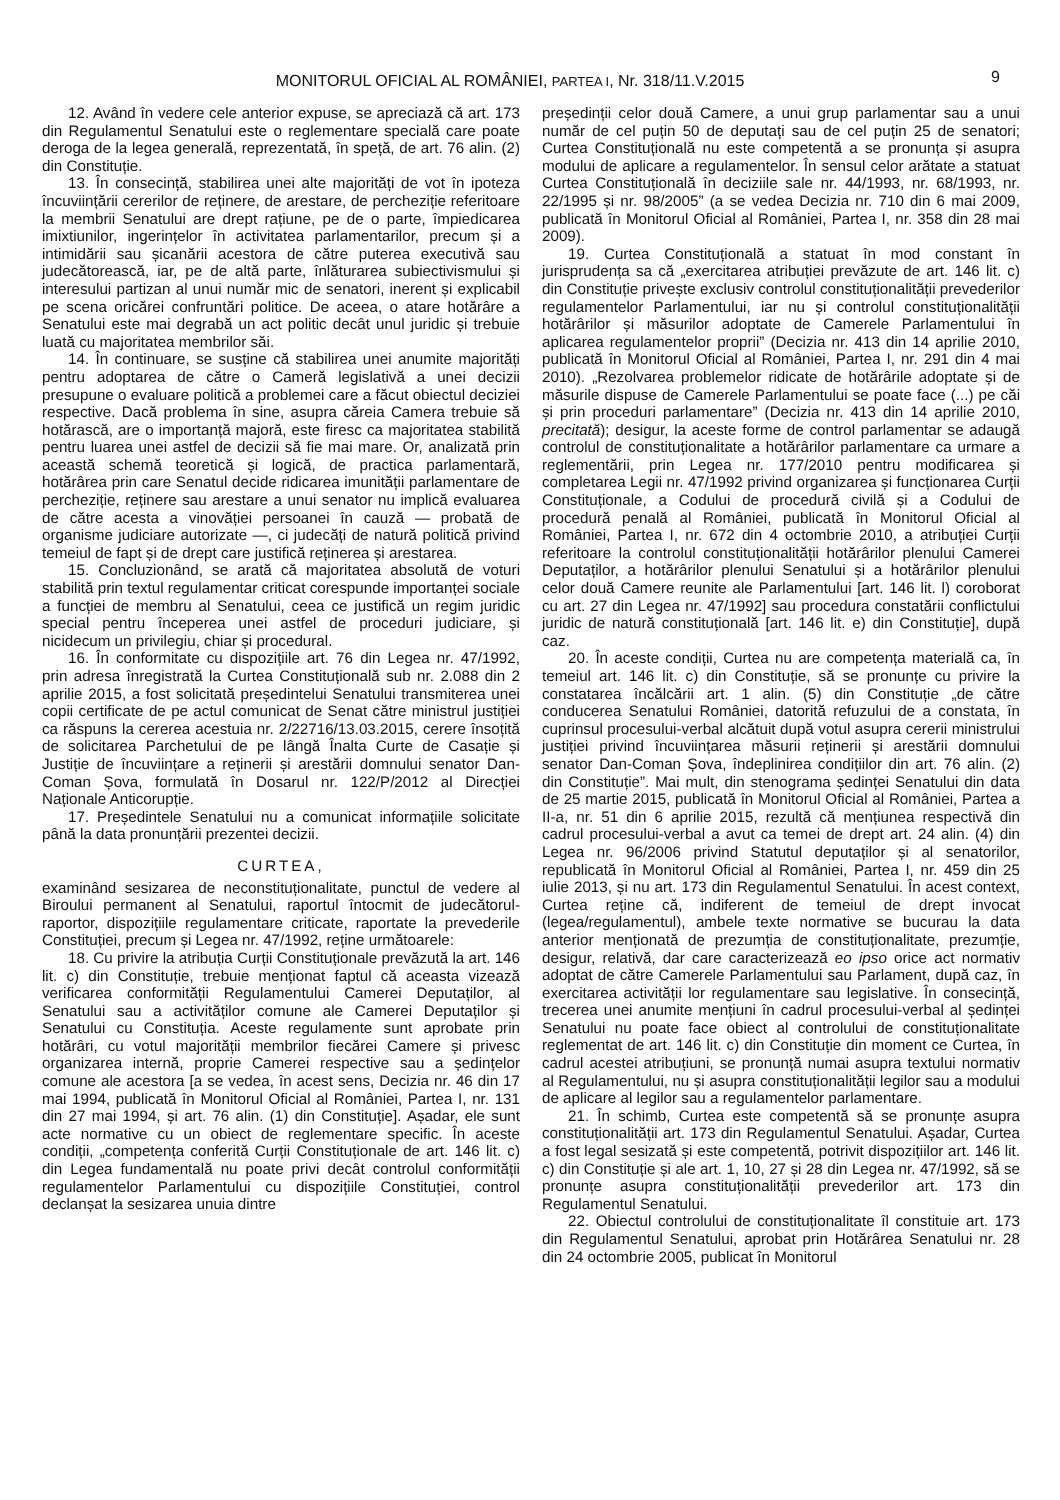MONITORUL OFICIAL AL ROMÂNIEI, PARTEA I, Nr. 318/11.V.2015 9
12. Având în vedere cele anterior expuse, se apreciază că art. 173 din Regulamentul Senatului este o reglementare specială care poate deroga de la legea generală, reprezentată, în speță, de art. 76 alin. (2) din Constituție.
13. În consecință, stabilirea unei alte majorități de vot în ipoteza încuviințării cererilor de reținere, de arestare, de percheziție referitoare la membrii Senatului are drept rațiune, pe de o parte, împiedicarea imixtiunilor, ingerințelor în activitatea parlamentarilor, precum și a intimidării sau șicanării acestora de către puterea executivă sau judecătorească, iar, pe de altă parte, înlăturarea subiectivismului și interesului partizan al unui număr mic de senatori, inerent și explicabil pe scena oricărei confruntări politice. De aceea, o atare hotărâre a Senatului este mai degrabă un act politic decât unul juridic și trebuie luată cu majoritatea membrilor săi.
14. În continuare, se susține că stabilirea unei anumite majorități pentru adoptarea de către o Cameră legislativă a unei decizii presupune o evaluare politică a problemei care a făcut obiectul deciziei respective. Dacă problema în sine, asupra căreia Camera trebuie să hotărască, are o importanță majoră, este firesc ca majoritatea stabilită pentru luarea unei astfel de decizii să fie mai mare. Or, analizată prin această schemă teoretică și logică, de practica parlamentară, hotărârea prin care Senatul decide ridicarea imunității parlamentare de percheziție, reținere sau arestare a unui senator nu implică evaluarea de către acesta a vinovăției persoanei în cauză — probată de organisme judiciare autorizate —, ci judecăți de natură politică privind temeiul de fapt și de drept care justifică reținerea și arestarea.
15. Concluzionând, se arată că majoritatea absolută de voturi stabilită prin textul regulamentar criticat corespunde importanței sociale a funcției de membru al Senatului, ceea ce justifică un regim juridic special pentru începerea unei astfel de proceduri judiciare, și nicidecum un privilegiu, chiar și procedural.
16. În conformitate cu dispozițiile art. 76 din Legea nr. 47/1992, prin adresa înregistrată la Curtea Constituțională sub nr. 2.088 din 2 aprilie 2015, a fost solicitată președintelui Senatului transmiterea unei copii certificate de pe actul comunicat de Senat către ministrul justiției ca răspuns la cererea acestuia nr. 2/22716/13.03.2015, cerere însoțită de solicitarea Parchetului de pe lângă Înalta Curte de Casație și Justiție de încuviințare a reținerii și arestării domnului senator Dan-Coman Șova, formulată în Dosarul nr. 122/P/2012 al Direcției Naționale Anticorupție.
17. Președintele Senatului nu a comunicat informațiile solicitate până la data pronunțării prezentei decizii.
CURTEA,
examinând sesizarea de neconstituționalitate, punctul de vedere al Biroului permanent al Senatului, raportul întocmit de judecătorul-raportor, dispozițiile regulamentare criticate, raportate la prevederile Constituției, precum și Legea nr. 47/1992, reține următoarele:
18. Cu privire la atribuția Curții Constituționale prevăzută la art. 146 lit. c) din Constituție, trebuie menționat faptul că aceasta vizează verificarea conformității Regulamentului Camerei Deputaților, al Senatului sau a activităților comune ale Camerei Deputaților și Senatului cu Constituția. Aceste regulamente sunt aprobate prin hotărâri, cu votul majorității membrilor fiecărei Camere și privesc organizarea internă, proprie Camerei respective sau a ședințelor comune ale acestora [a se vedea, în acest sens, Decizia nr. 46 din 17 mai 1994, publicată în Monitorul Oficial al României, Partea I, nr. 131 din 27 mai 1994, și art. 76 alin. (1) din Constituție]. Așadar, ele sunt acte normative cu un obiect de reglementare specific. În aceste condiții, „competența conferită Curții Constituționale de art. 146 lit. c) din Legea fundamentală nu poate privi decât controlul conformității regulamentelor Parlamentului cu dispozițiile Constituției, control declanșat la sesizarea unuia dintre
președinții celor două Camere, a unui grup parlamentar sau a unui număr de cel puțin 50 de deputați sau de cel puțin 25 de senatori; Curtea Constituțională nu este competentă a se pronunța și asupra modului de aplicare a regulamentelor. În sensul celor arătate a statuat Curtea Constituțională în deciziile sale nr. 44/1993, nr. 68/1993, nr. 22/1995 și nr. 98/2005” (a se vedea Decizia nr. 710 din 6 mai 2009, publicată în Monitorul Oficial al României, Partea I, nr. 358 din 28 mai 2009).
19. Curtea Constituțională a statuat în mod constant în jurisprudența sa că „exercitarea atribuției prevăzute de art. 146 lit. c) din Constituție privește exclusiv controlul constituționalității prevederilor regulamentelor Parlamentului, iar nu și controlul constituționalității hotărârilor și măsurilor adoptate de Camerele Parlamentului în aplicarea regulamentelor proprii” (Decizia nr. 413 din 14 aprilie 2010, publicată în Monitorul Oficial al României, Partea I, nr. 291 din 4 mai 2010). „Rezolvarea problemelor ridicate de hotărârile adoptate și de măsurile dispuse de Camerele Parlamentului se poate face (...) pe căi și prin proceduri parlamentare” (Decizia nr. 413 din 14 aprilie 2010, precitată); desigur, la aceste forme de control parlamentar se adaugă controlul de constituționalitate a hotărârilor parlamentare ca urmare a reglementării, prin Legea nr. 177/2010 pentru modificarea și completarea Legii nr. 47/1992 privind organizarea și funcționarea Curții Constituționale, a Codului de procedură civilă și a Codului de procedură penală al României, publicată în Monitorul Oficial al României, Partea I, nr. 672 din 4 octombrie 2010, a atribuției Curții referitoare la controlul constituționalității hotărârilor plenului Camerei Deputaților, a hotărârilor plenului Senatului și a hotărârilor plenului celor două Camere reunite ale Parlamentului [art. 146 lit. l) coroborat cu art. 27 din Legea nr. 47/1992] sau procedura constatării conflictului juridic de natură constituțională [art. 146 lit. e) din Constituție], după caz.
20. În aceste condiții, Curtea nu are competența materială ca, în temeiul art. 146 lit. c) din Constituție, să se pronunțe cu privire la constatarea încălcării art. 1 alin. (5) din Constituție „de către conducerea Senatului României, datorită refuzului de a constata, în cuprinsul procesului-verbal alcătuit după votul asupra cererii ministrului justiției privind încuviințarea măsurii reținerii și arestării domnului senator Dan-Coman Șova, îndeplinirea condițiilor din art. 76 alin. (2) din Constituție”. Mai mult, din stenograma ședinței Senatului din data de 25 martie 2015, publicată în Monitorul Oficial al României, Partea a II-a, nr. 51 din 6 aprilie 2015, rezultă că mențiunea respectivă din cadrul procesului-verbal a avut ca temei de drept art. 24 alin. (4) din Legea nr. 96/2006 privind Statutul deputaților și al senatorilor, republicată în Monitorul Oficial al României, Partea I, nr. 459 din 25 iulie 2013, și nu art. 173 din Regulamentul Senatului. În acest context, Curtea reține că, indiferent de temeiul de drept invocat (legea/regulamentul), ambele texte normative se bucurau la data anterior menționată de prezumția de constituționalitate, prezumție, desigur, relativă, dar care caracterizează eo ipso orice act normativ adoptat de către Camerele Parlamentului sau Parlament, după caz, în exercitarea activității lor regulamentare sau legislative. În consecință, trecerea unei anumite mențiuni în cadrul procesului-verbal al ședinței Senatului nu poate face obiect al controlului de constituționalitate reglementat de art. 146 lit. c) din Constituție din moment ce Curtea, în cadrul acestei atribuțiuni, se pronunță numai asupra textului normativ al Regulamentului, nu și asupra constituționalității legilor sau a modului de aplicare al legilor sau a regulamentelor parlamentare.
21. În schimb, Curtea este competentă să se pronunțe asupra constituționalității art. 173 din Regulamentul Senatului. Așadar, Curtea a fost legal sesizată și este competentă, potrivit dispozițiilor art. 146 lit. c) din Constituție și ale art. 1, 10, 27 și 28 din Legea nr. 47/1992, să se pronunțe asupra constituționalității prevederilor art. 173 din Regulamentul Senatului.
22. Obiectul controlului de constituționalitate îl constituie art. 173 din Regulamentul Senatului, aprobat prin Hotărârea Senatului nr. 28 din 24 octombrie 2005, publicat în Monitorul